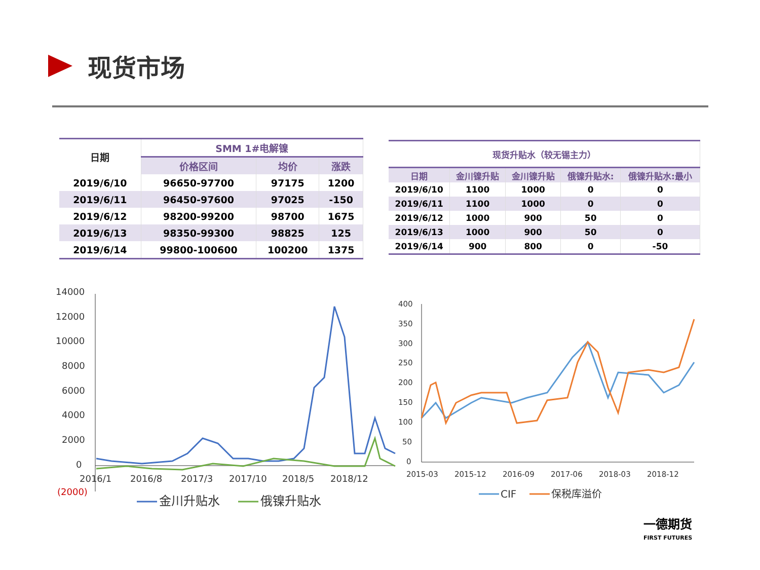现货市场
| 日期 | SMM 1#电解镍 | | |
| --- | --- | --- | --- |
| | 价格区间 | 均价 | 涨跌 |
| 2019/6/10 | 96650-97700 | 97175 | 1200 |
| 2019/6/11 | 96450-97600 | 97025 | -150 |
| 2019/6/12 | 98200-99200 | 98700 | 1675 |
| 2019/6/13 | 98350-99300 | 98825 | 125 |
| 2019/6/14 | 99800-100600 | 100200 | 1375 |
| 现货升贴水（较无锡主力） | | | | |
| --- | --- | --- | --- | --- |
| 日期 | 金川镍升贴 | 金川镍升贴 | 俄镍升贴水: | 俄镍升贴水:最小 |
| 2019/6/10 | 1100 | 1000 | 0 | 0 |
| 2019/6/11 | 1100 | 1000 | 0 | 0 |
| 2019/6/12 | 1000 | 900 | 50 | 0 |
| 2019/6/13 | 1000 | 900 | 50 | 0 |
| 2019/6/14 | 900 | 800 | 0 | -50 |
14000
12000
10000
8000
6000
4000
2000
0
(2000)
2016/1
2016/8
2017/3
2017/10
2018/5
2018/12
金川升贴水
俄镍升贴水
400
350
300
250
200
150
100
50
0
2015-03
2015-12
2016-09
2017-06
2018-03
2018-12
CIF
保税库溢价
一德期货
FIRST FUTURES